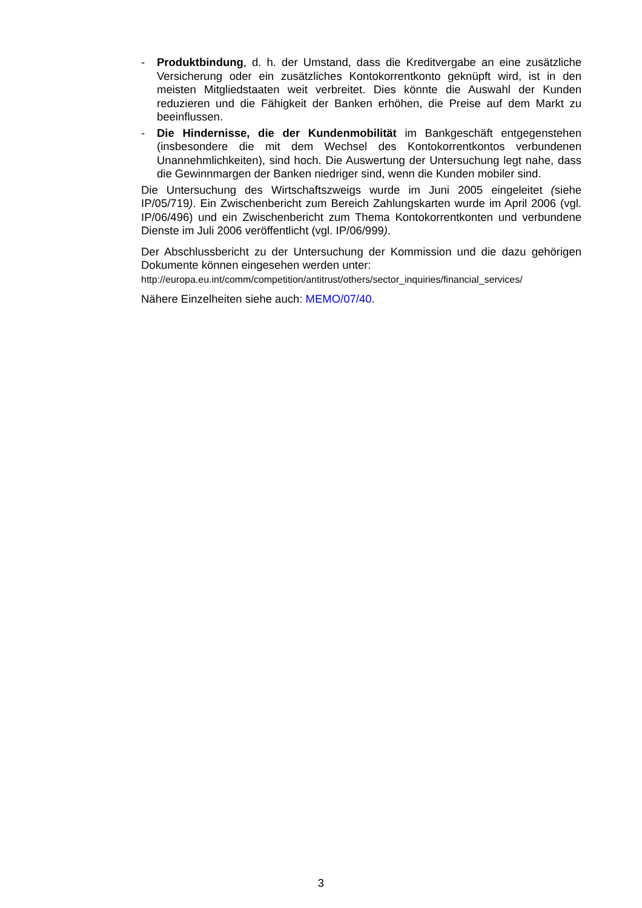- Produktbindung, d. h. der Umstand, dass die Kreditvergabe an eine zusätzliche Versicherung oder ein zusätzliches Kontokorrentkonto geknüpft wird, ist in den meisten Mitgliedstaaten weit verbreitet. Dies könnte die Auswahl der Kunden reduzieren und die Fähigkeit der Banken erhöhen, die Preise auf dem Markt zu beeinflussen.
- Die Hindernisse, die der Kundenmobilität im Bankgeschäft entgegenstehen (insbesondere die mit dem Wechsel des Kontokorrentkontos verbundenen Unannehmlichkeiten), sind hoch. Die Auswertung der Untersuchung legt nahe, dass die Gewinnmargen der Banken niedriger sind, wenn die Kunden mobiler sind.
Die Untersuchung des Wirtschaftszweigs wurde im Juni 2005 eingeleitet (siehe IP/05/719). Ein Zwischenbericht zum Bereich Zahlungskarten wurde im April 2006 (vgl. IP/06/496) und ein Zwischenbericht zum Thema Kontokorrentkonten und verbundene Dienste im Juli 2006 veröffentlicht (vgl. IP/06/999).
Der Abschlussbericht zu der Untersuchung der Kommission und die dazu gehörigen Dokumente können eingesehen werden unter:
http://europa.eu.int/comm/competition/antitrust/others/sector_inquiries/financial_services/
Nähere Einzelheiten siehe auch: MEMO/07/40.
3